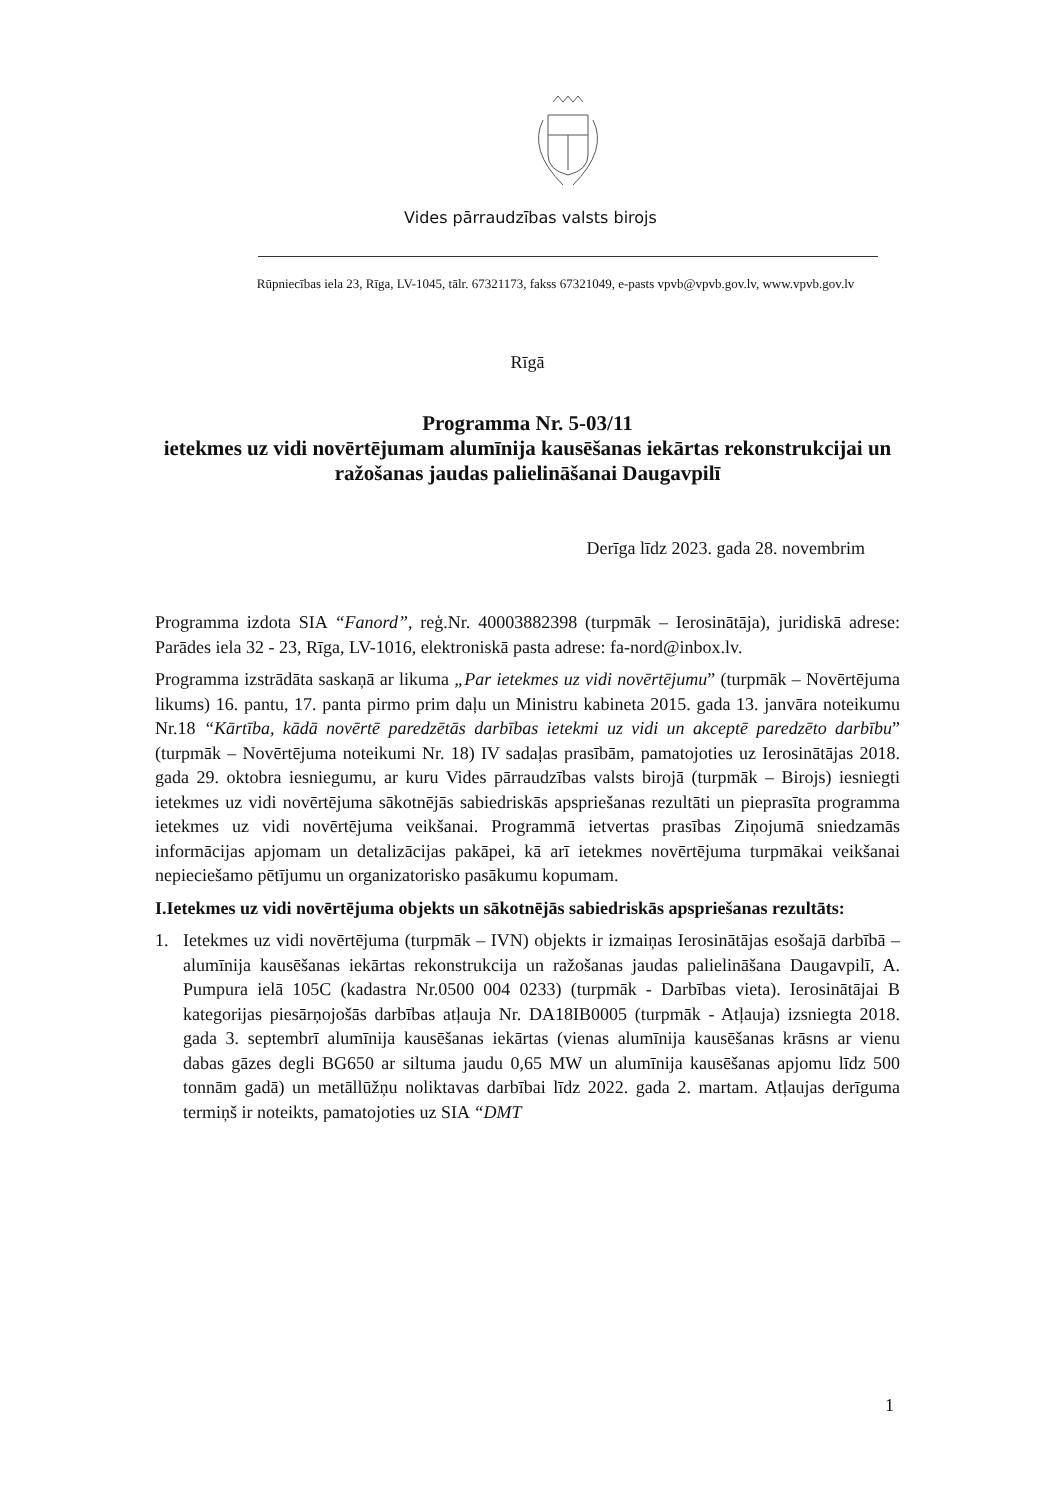Vides pārraudzības valsts birojs
Rūpniecības iela 23, Rīga, LV-1045, tālr. 67321173, fakss 67321049, e-pasts vpvb@vpvb.gov.lv, www.vpvb.gov.lv
Rīgā
Programma Nr. 5-03/11
ietekmes uz vidi novērtējumam alumīnija kausēšanas iekārtas rekonstrukcijai un ražošanas jaudas palielināšanai Daugavpilī
Derīga līdz 2023. gada 28. novembrim
Programma izdota SIA “Fanord”, reģ.Nr. 40003882398 (turpmāk – Ierosinātāja), juridiskā adrese: Parādes iela 32 - 23, Rīga, LV-1016, elektroniskā pasta adrese: fa-nord@inbox.lv.
Programma izstrādāta saskaņā ar likuma „Par ietekmes uz vidi novērtējumu” (turpmāk – Novērtējuma likums) 16. pantu, 17. panta pirmo prim daļu un Ministru kabineta 2015. gada 13. janvāra noteikumu Nr.18 “Kārtība, kādā novērtē paredzētās darbības ietekmi uz vidi un akceptē paredzēto darbību” (turpmāk – Novērtējuma noteikumi Nr. 18) IV sadaļas prasībām, pamatojoties uz Ierosinātājas 2018. gada 29. oktobra iesniegumu, ar kuru Vides pārraudzības valsts birojā (turpmāk – Birojs) iesniegti ietekmes uz vidi novērtējuma sākotnējās sabiedriskās apspriešanas rezultāti un pieprasīta programma ietekmes uz vidi novērtējuma veikšanai. Programmā ietvertas prasības Ziņojumā sniedzamās informācijas apjomam un detalizācijas pakāpei, kā arī ietekmes novērtējuma turpmākai veikšanai nepieciešamo pētījumu un organizatorisko pasākumu kopumam.
I. Ietekmes uz vidi novērtējuma objekts un sākotnējās sabiedriskās apspriešanas rezultāts:
1. Ietekmes uz vidi novērtējuma (turpmāk – IVN) objekts ir izmaiņas Ierosinātājas esošajā darbībā – alumīnija kausēšanas iekārtas rekonstrukcija un ražošanas jaudas palielināšana Daugavpilī, A. Pumpura ielā 105C (kadastra Nr.0500 004 0233) (turpmāk - Darbības vieta). Ierosinātājai B kategorijas piesārņojošās darbības atļauja Nr. DA18IB0005 (turpmāk - Atļauja) izsniegta 2018. gada 3. septembrī alumīnija kausēšanas iekārtas (vienas alumīnija kausēšanas krāsns ar vienu dabas gāzes degli BG650 ar siltuma jaudu 0,65 MW un alumīnija kausēšanas apjomu līdz 500 tonnām gadā) un metāllūžņu noliktavas darbībai līdz 2022. gada 2. martam. Atļaujas derīguma termiņš ir noteikts, pamatojoties uz SIA “DMT
1